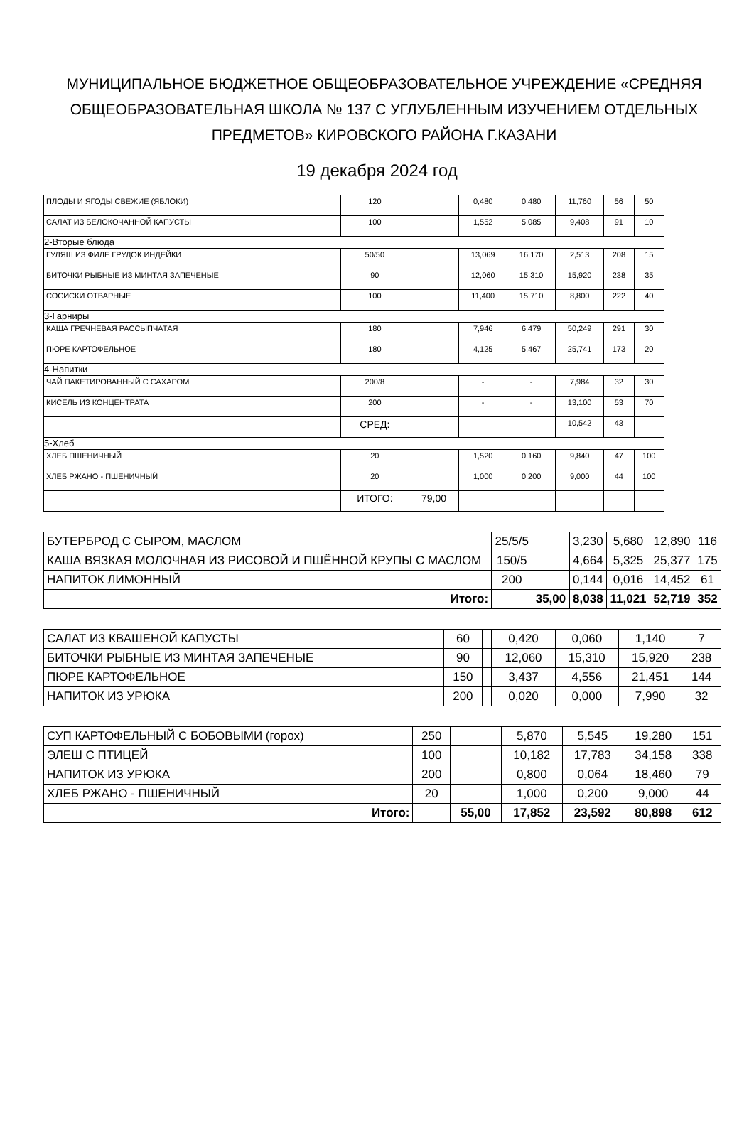МУНИЦИПАЛЬНОЕ БЮДЖЕТНОЕ ОБЩЕОБРАЗОВАТЕЛЬНОЕ УЧРЕЖДЕНИЕ «СРЕДНЯЯ ОБЩЕОБРАЗОВАТЕЛЬНАЯ ШКОЛА № 137 С УГЛУБЛЕННЫМ ИЗУЧЕНИЕМ ОТДЕЛЬНЫХ ПРЕДМЕТОВ» КИРОВСКОГО РАЙОНА Г.КАЗАНИ
19 декабря 2024 год
| ПЛОДЫ И ЯГОДЫ СВЕЖИЕ (ЯБЛОКИ) | 120 | | 0,480 | 0,480 | 11,760 | 56 | 50 |
| САЛАТ ИЗ БЕЛОКОЧАННОЙ КАПУСТЫ | 100 | | 1,552 | 5,085 | 9,408 | 91 | 10 |
| 2-Вторые блюда | | | | | | | |
| ГУЛЯШ ИЗ ФИЛЕ ГРУДОК ИНДЕЙКИ | 50/50 | | 13,069 | 16,170 | 2,513 | 208 | 15 |
| БИТОЧКИ РЫБНЫЕ ИЗ МИНТАЯ ЗАПЕЧЕНЫЕ | 90 | | 12,060 | 15,310 | 15,920 | 238 | 35 |
| СОСИСКИ ОТВАРНЫЕ | 100 | | 11,400 | 15,710 | 8,800 | 222 | 40 |
| 3-Гарниры | | | | | | | |
| КАША ГРЕЧНЕВАЯ РАССЫПЧАТАЯ | 180 | | 7,946 | 6,479 | 50,249 | 291 | 30 |
| ПЮРЕ КАРТОФЕЛЬНОЕ | 180 | | 4,125 | 5,467 | 25,741 | 173 | 20 |
| 4-Напитки | | | | | | | |
| ЧАЙ ПАКЕТИРОВАННЫЙ С САХАРОМ | 200/8 | | - | - | 7,984 | 32 | 30 |
| КИСЕЛЬ ИЗ КОНЦЕНТРАТА | 200 | | - | - | 13,100 | 53 | 70 |
| | СРЕД: | | | | 10,542 | 43 | |
| 5-Хлеб | | | | | | | |
| ХЛЕБ ПШЕНИЧНЫЙ | 20 | | 1,520 | 0,160 | 9,840 | 47 | 100 |
| ХЛЕБ РЖАНО - ПШЕНИЧНЫЙ | 20 | | 1,000 | 0,200 | 9,000 | 44 | 100 |
| | ИТОГО: | 79,00 | | | | | |
| БУТЕРБРОД С СЫРОМ, МАСЛОМ | 25/5/5 | | 3,230 | 5,680 | 12,890 | 116 |
| КАША ВЯЗКАЯ МОЛОЧНАЯ ИЗ РИСОВОЙ И ПШЁННОЙ КРУПЫ С МАСЛОМ | 150/5 | | 4,664 | 5,325 | 25,377 | 175 |
| НАПИТОК ЛИМОННЫЙ | 200 | | 0,144 | 0,016 | 14,452 | 61 |
| Итого: | | 35,00 | 8,038 | 11,021 | 52,719 | 352 |
| САЛАТ ИЗ КВАШЕНОЙ КАПУСТЫ | 60 | | 0,420 | 0,060 | 1,140 | 7 |
| БИТОЧКИ РЫБНЫЕ ИЗ МИНТАЯ ЗАПЕЧЕНЫЕ | 90 | | 12,060 | 15,310 | 15,920 | 238 |
| ПЮРЕ КАРТОФЕЛЬНОЕ | 150 | | 3,437 | 4,556 | 21,451 | 144 |
| НАПИТОК ИЗ УРЮКА | 200 | | 0,020 | 0,000 | 7,990 | 32 |
| СУП КАРТОФЕЛЬНЫЙ С БОБОВЫМИ (горох) | 250 | | 5,870 | 5,545 | 19,280 | 151 |
| ЭЛЕШ С ПТИЦЕЙ | 100 | | 10,182 | 17,783 | 34,158 | 338 |
| НАПИТОК ИЗ УРЮКА | 200 | | 0,800 | 0,064 | 18,460 | 79 |
| ХЛЕБ РЖАНО - ПШЕНИЧНЫЙ | 20 | | 1,000 | 0,200 | 9,000 | 44 |
| Итого: | | 55,00 | 17,852 | 23,592 | 80,898 | 612 |